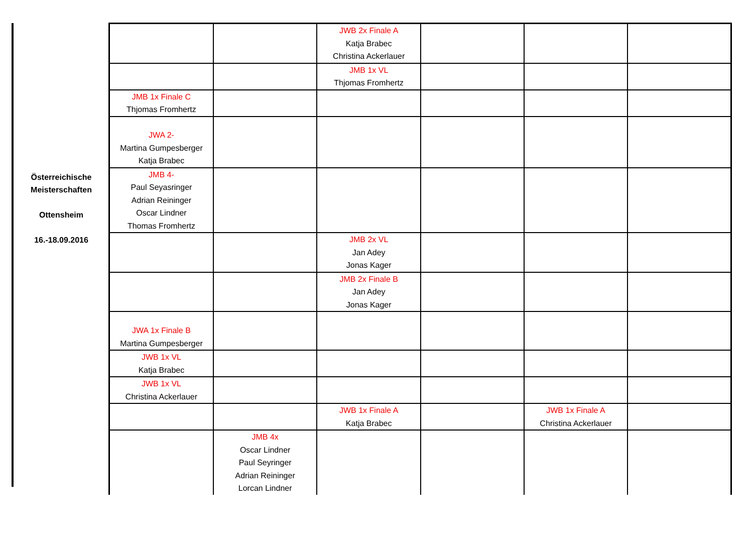Österreichische
Meisterschaften
Ottensheim
16.-18.09.2016
| | | JWB 2x Finale A Katja Brabec Christina Ackerlauer | | | |
| | | JMB 1x VL Thjomas Fromhertz | | | |
| JMB 1x Finale C Thjomas Fromhertz | | | | | |
| JWA 2- Martina Gumpesberger Katja Brabec | | | | | |
| JMB 4- Paul Seyasringer Adrian Reininger Oscar Lindner Thomas Fromhertz | | | | | |
| | | JMB 2x VL Jan Adey Jonas Kager | | | |
| | | JMB 2x Finale B Jan Adey Jonas Kager | | | |
| JWA 1x Finale B Martina Gumpesberger | | | | | |
| JWB 1x VL Katja Brabec | | | | | |
| JWB 1x VL Christina Ackerlauer | | | | | |
| | | JWB 1x Finale A Katja Brabec | | JWB 1x Finale A Christina Ackerlauer | |
| | JMB 4x Oscar Lindner Paul Seyringer Adrian Reininger Lorcan Lindner | | | | |